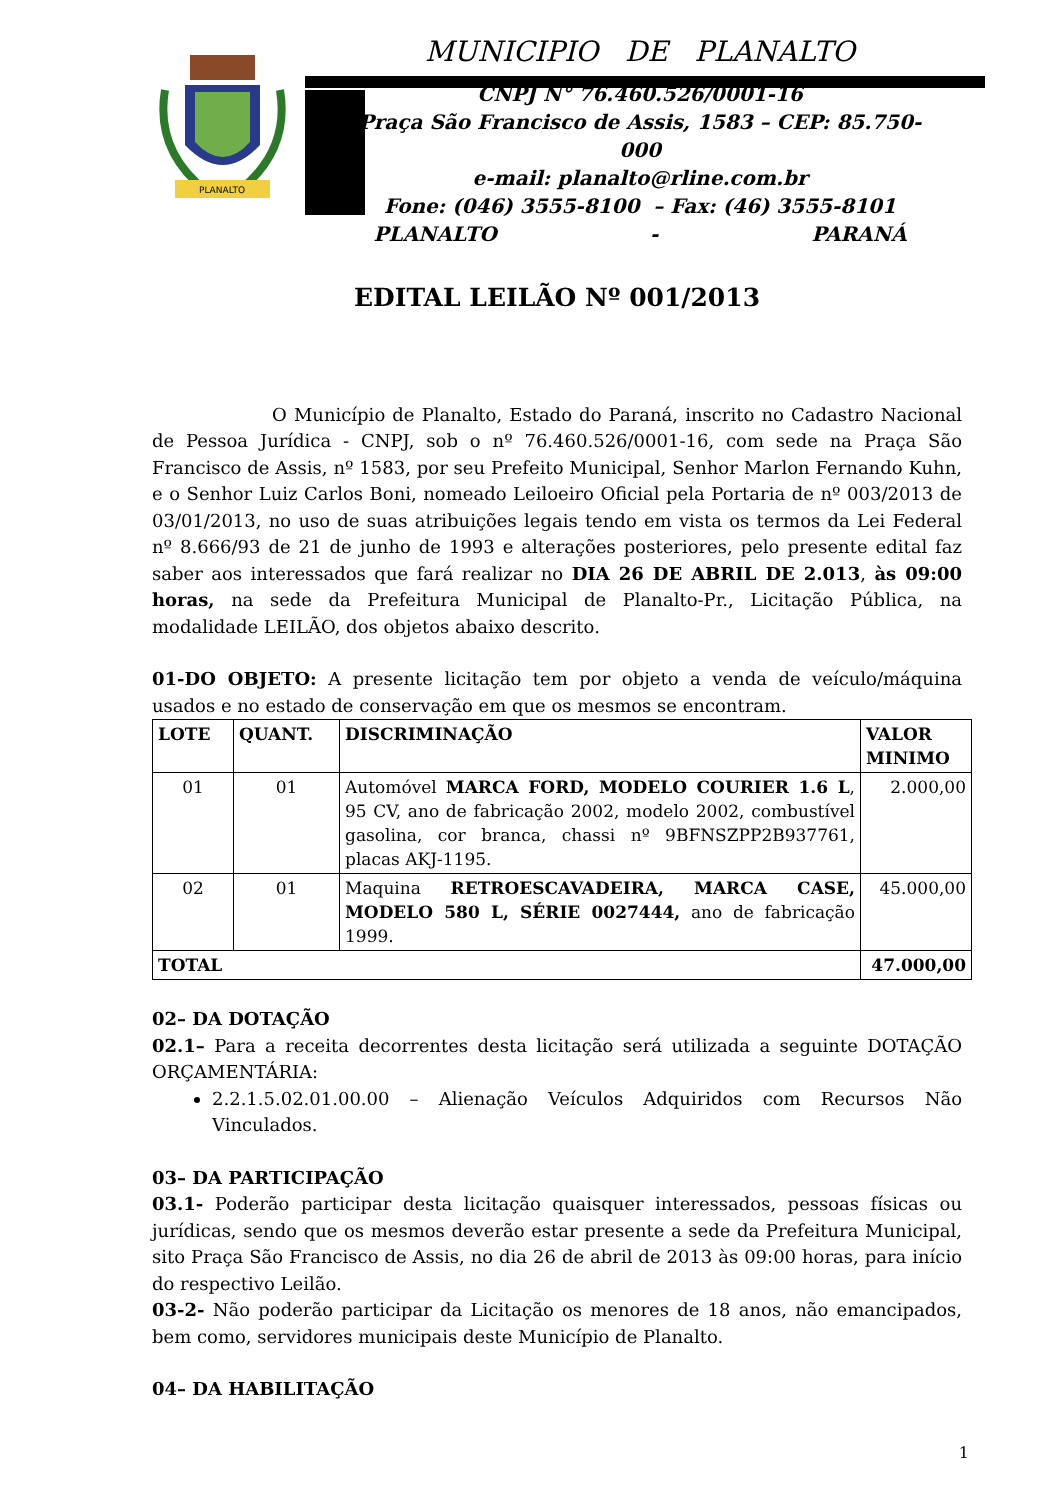PLANALTO
MUNICIPIO DE PLANALTO
CNPJ N° 76.460.526/0001-16
Praça São Francisco de Assis, 1583 – CEP: 85.750-000
e-mail: planalto@rline.com.br
Fone: (046) 3555-8100 – Fax: (46) 3555-8101
PLANALTO - PARANÁ
EDITAL LEILÃO Nº 001/2013
O Município de Planalto, Estado do Paraná, inscrito no Cadastro Nacional de Pessoa Jurídica - CNPJ, sob o nº 76.460.526/0001-16, com sede na Praça São Francisco de Assis, nº 1583, por seu Prefeito Municipal, Senhor Marlon Fernando Kuhn, e o Senhor Luiz Carlos Boni, nomeado Leiloeiro Oficial pela Portaria de nº 003/2013 de 03/01/2013, no uso de suas atribuições legais tendo em vista os termos da Lei Federal nº 8.666/93 de 21 de junho de 1993 e alterações posteriores, pelo presente edital faz saber aos interessados que fará realizar no DIA 26 DE ABRIL DE 2.013, às 09:00 horas, na sede da Prefeitura Municipal de Planalto-Pr., Licitação Pública, na modalidade LEILÃO, dos objetos abaixo descrito.
01-DO OBJETO: A presente licitação tem por objeto a venda de veículo/máquina usados e no estado de conservação em que os mesmos se encontram.
| LOTE | QUANT. | DISCRIMINAÇÃO | VALOR MINIMO |
| --- | --- | --- | --- |
| 01 | 01 | Automóvel MARCA FORD, MODELO COURIER 1.6 L , 95 CV, ano de fabricação 2002, modelo 2002, combustível gasolina, cor branca, chassi nº 9BFNSZPP2B937761, placas AKJ-1195. | 2.000,00 |
| 02 | 01 | Maquina RETROESCAVADEIRA, MARCA CASE, MODELO 580 L, SÉRIE 0027444, ano de fabricação 1999. | 45.000,00 |
| TOTAL | | | 47.000,00 |
02– DA DOTAÇÃO
02.1– Para a receita decorrentes desta licitação será utilizada a seguinte DOTAÇÃO ORÇAMENTÁRIA:
2.2.1.5.02.01.00.00 – Alienação Veículos Adquiridos com Recursos Não Vinculados.
03– DA PARTICIPAÇÃO
03.1- Poderão participar desta licitação quaisquer interessados, pessoas físicas ou jurídicas, sendo que os mesmos deverão estar presente a sede da Prefeitura Municipal, sito Praça São Francisco de Assis, no dia 26 de abril de 2013 às 09:00 horas, para início do respectivo Leilão.
03-2- Não poderão participar da Licitação os menores de 18 anos, não emancipados, bem como, servidores municipais deste Município de Planalto.
04– DA HABILITAÇÃO
1